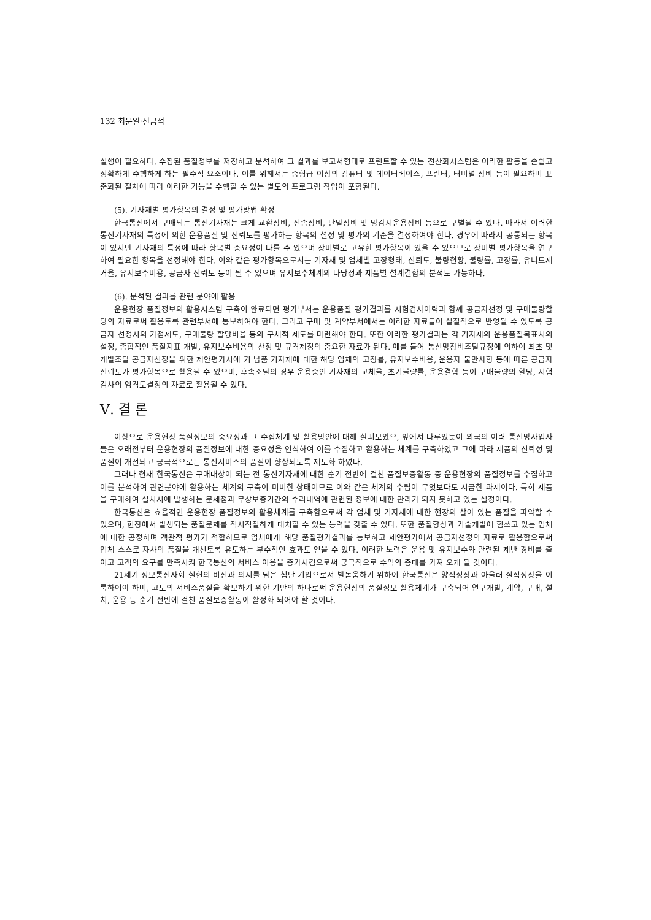132 최문일·신금석
실행이 필요하다. 수집된 품질정보를 저장하고 분석하여 그 결과를 보고서형태로 프린트할 수 있는 전산화시스템은 이러한 활동을 손쉽고 정확하게 수행하게 하는 필수적 요소이다. 이를 위해서는 중형급 이상의 컴퓨터 및 데이터베이스, 프린터, 터미널 장비 등이 필요하며 표준화된 절차에 따라 이러한 기능을 수행할 수 있는 별도의 프로그램 작업이 포함된다.
(5). 기자재별 평가항목의 결정 및 평가방법 확정
한국통신에서 구매되는 통신기자재는 크게 교환장비, 전송장비, 단말장비 및 망감시운용장비 등으로 구별될 수 있다. 따라서 이러한 통신기자재의 특성에 의한 운용품질 및 신뢰도를 평가하는 항목의 설정 및 평가의 기준을 결정하여야 한다. 경우에 따라서 공통되는 항목이 있지만 기자재의 특성에 따라 항목별 중요성이 다를 수 있으며 장비별로 고유한 평가항목이 있을 수 있으므로 장비별 평가항목을 연구하여 필요한 항목을 선정해야 한다. 이와 같은 평가항목으로서는 기자재 및 업체별 고장형태, 신뢰도, 불량현황, 불량률, 고장률, 유니트제거율, 유지보수비용, 공급자 신뢰도 등이 될 수 있으며 유지보수체계의 타당성과 제품별 설계결함의 분석도 가능하다.
(6). 분석된 결과를 관련 분야에 활용
운용현장 품질정보의 활용시스템 구축이 완료되면 평가부서는 운용품질 평가결과를 시험검사이력과 함께 공급자선정 및 구매물량할당의 자료로써 활용토록 관련부서에 통보하여야 한다. 그리고 구매 및 계약부서에서는 이러한 자료들이 실질적으로 반영될 수 있도록 공급자 선정시의 가점제도, 구매물량 할당비율 등의 구체적 제도를 마련해야 한다. 또한 이러한 평가결과는 각 기자재의 운용품질목표치의 설정, 종합적인 품질지표 개발, 유지보수비용의 산정 및 규격제정의 중요한 자료가 된다. 예를 들어 통신망장비조달규정에 의하여 최초 및 개발조달 공급자선정을 위한 제안평가시에 기 납품 기자재에 대한 해당 업체의 고장률, 유지보수비용, 운용자 불만사항 등에 따른 공급자신뢰도가 평가항목으로 활용될 수 있으며, 후속조달의 경우 운용중인 기자재의 교체율, 초기불량률, 운용결함 등이 구매물량의 할당, 시험검사의 엄격도결정의 자료로 활용될 수 있다.
Ⅴ. 결 론
이상으로 운용현장 품질정보의 중요성과 그 수집체계 및 활용방안에 대해 살펴보았으, 앞에서 다루었듯이 외국의 여러 통신망사업자들은 오래전부터 운용현장의 품질정보에 대한 중요성을 인식하여 이를 수집하고 활용하는 체계를 구축하였고 그에 따라 제품의 신뢰성 및 품질이 개선되고 궁극적으로는 통신서비스의 품질이 향상되도록 제도화 하였다.
그러나 현재 한국통신은 구매대상이 되는 전 통신기자재에 대한 순기 전반에 걸친 품질보증활동 중 운용현장의 품질정보를 수집하고 이를 분석하여 관련분야에 활용하는 체계의 구축이 미비한 상태이므로 이와 같은 체계의 수립이 무엇보다도 시급한 과제이다. 특히 제품을 구매하여 설치시에 발생하는 문제점과 무상보증기간의 수리내역에 관련된 정보에 대한 관리가 되지 못하고 있는 실정이다.
한국통신은 효율적인 운용현장 품질정보의 활용체계를 구축함으로써 각 업체 및 기자재에 대한 현장의 살아 있는 품질을 파악할 수 있으며, 현장에서 발생되는 품질문제를 적시적절하게 대처할 수 있는 능력을 갖출 수 있다. 또한 품질향상과 기술개발에 힘쓰고 있는 업체에 대한 공정하며 객관적 평가가 적합하므로 업체에게 해당 품질평가결과를 통보하고 제안평가에서 공급자선정의 자료로 활용함으로써 업체 스스로 자사의 품질을 개선토록 유도하는 부수적인 효과도 얻을 수 있다. 이러한 노력은 운용 및 유지보수와 관련된 제반 경비를 줄이고 고객의 요구를 만족시켜 한국통신의 서비스 이용을 증가시킴으로써 궁극적으로 수익의 증대를 가져 오게 될 것이다.
21세기 정보통신사회 실현의 비전과 의지를 담은 첨단 기업으로서 발돋움하기 위하여 한국통신은 양적성장과 아울러 질적성장을 이룩하여야 하며, 고도의 서비스품질을 확보하기 위한 기반의 하나로써 운용현장의 품질정보 활용체계가 구축되어 연구개발, 계약, 구매, 설치, 운용 등 순기 전반에 걸친 품질보증활동이 활성화 되어야 할 것이다.